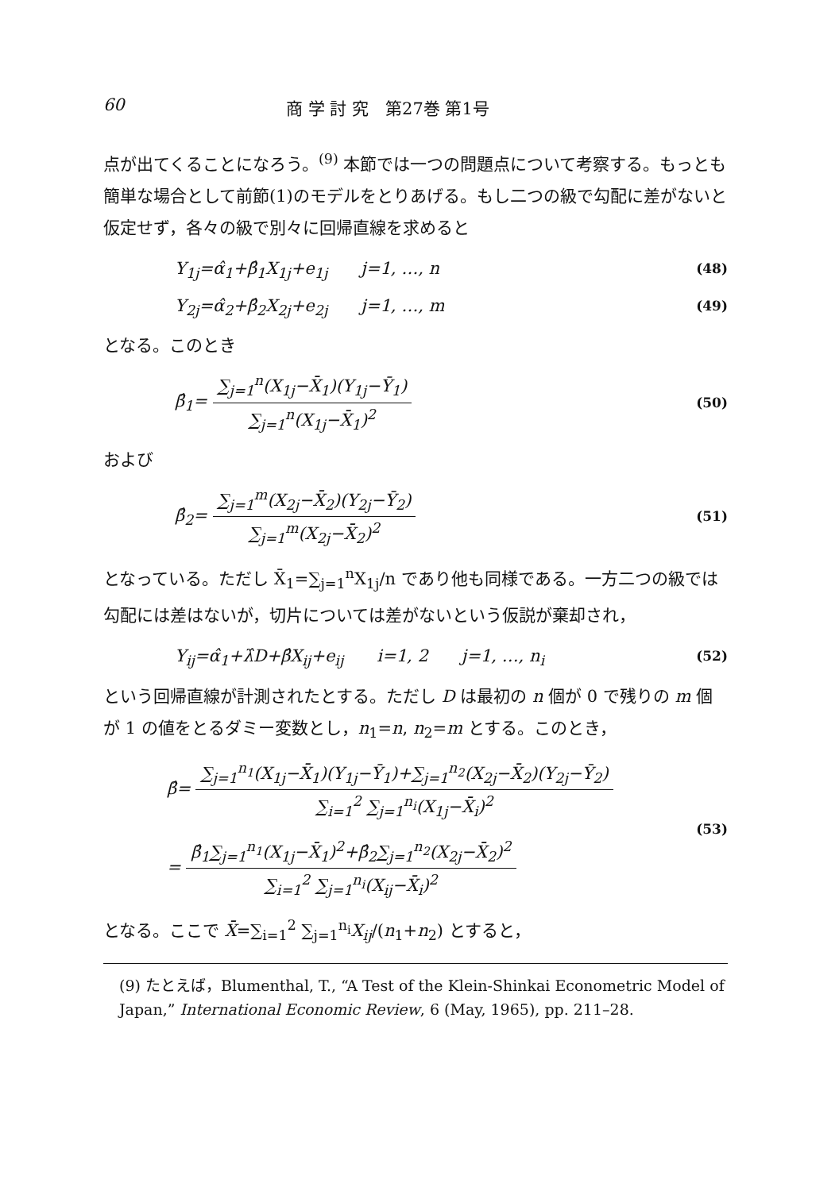60 商 学 討 究　第27巻 第1号
点が出てくることになろう。<sup>(9)</sup> 本節では一つの問題点について考察する。もっとも簡単な場合として前節(1)のモデルをとりあげる。もし二つの級で勾配に差がないと仮定せず，各々の級で別々に回帰直線を求めると
Y<sub>1j</sub>=α̂<sub>1</sub>+β̂<sub>1</sub>X<sub>1j</sub>+e<sub>1j</sub>　　j=1, …, n (48)
Y<sub>2j</sub>=α̂<sub>2</sub>+β̂<sub>2</sub>X<sub>2j</sub>+e<sub>2j</sub>　　j=1, …, m (49)
となる。このとき
β̂<sub>1</sub>= ∑<sub>j=1</sub><sup>n</sup>(X<sub>1j</sub>−X̄<sub>1</sub>)(Y<sub>1j</sub>−Ȳ<sub>1</sub>) ∑<sub>j=1</sub><sup>n</sup>(X<sub>1j</sub>−X̄<sub>1</sub>)<sup>2</sup> (50)
および
β̂<sub>2</sub>= ∑<sub>j=1</sub><sup>m</sup>(X<sub>2j</sub>−X̄<sub>2</sub>)(Y<sub>2j</sub>−Ȳ<sub>2</sub>) ∑<sub>j=1</sub><sup>m</sup>(X<sub>2j</sub>−X̄<sub>2</sub>)<sup>2</sup> (51)
となっている。ただし X̄<sub>1</sub>=∑<sub>j=1</sub><sup>n</sup>X<sub>1j</sub>/n であり他も同様である。一方二つの級では勾配には差はないが，切片については差がないという仮説が棄却され，
Y<sub>ij</sub>=α̂<sub>1</sub>+λ̂D+β̂X<sub>ij</sub>+e<sub>ij</sub>　　i=1, 2　　j=1, …, n<sub>i</sub> (52)
という回帰直線が計測されたとする。ただし D は最初の n 個が 0 で残りの m 個が 1 の値をとるダミー変数とし，n<sub>1</sub>=n, n<sub>2</sub>=m とする。このとき，
β̂= ∑<sub>j=1</sub><sup>n<sub>1</sub></sup>(X<sub>1j</sub>−X̄<sub>1</sub>)(Y<sub>1j</sub>−Ȳ<sub>1</sub>)+∑<sub>j=1</sub><sup>n<sub>2</sub></sup>(X<sub>2j</sub>−X̄<sub>2</sub>)(Y<sub>2j</sub>−Ȳ<sub>2</sub>) ∑<sub>i=1</sub><sup>2</sup> ∑<sub>j=1</sub><sup>n<sub>i</sub></sup>(X<sub>1j</sub>−X̄<sub>i</sub>)<sup>2</sup>
= β̂<sub>1</sub>∑<sub>j=1</sub><sup>n<sub>1</sub></sup>(X<sub>1j</sub>−X̄<sub>1</sub>)<sup>2</sup>+β̂<sub>2</sub>∑<sub>j=1</sub><sup>n<sub>2</sub></sup>(X<sub>2j</sub>−X̄<sub>2</sub>)<sup>2</sup> ∑<sub>i=1</sub><sup>2</sup> ∑<sub>j=1</sub><sup>n<sub>i</sub></sup>(X<sub>ij</sub>−X̄<sub>i</sub>)<sup>2</sup> (53)
となる。ここで X̄=∑<sub>i=1</sub><sup>2</sup> ∑<sub>j=1</sub><sup>n<sub>i</sub></sup>X<sub>ij</sub>/(n<sub>1</sub>+n<sub>2</sub>) とすると，
(9) たとえば，Blumenthal, T., “A Test of the Klein-Shinkai Econometric Model of Japan,” International Economic Review, 6 (May, 1965), pp. 211–28.